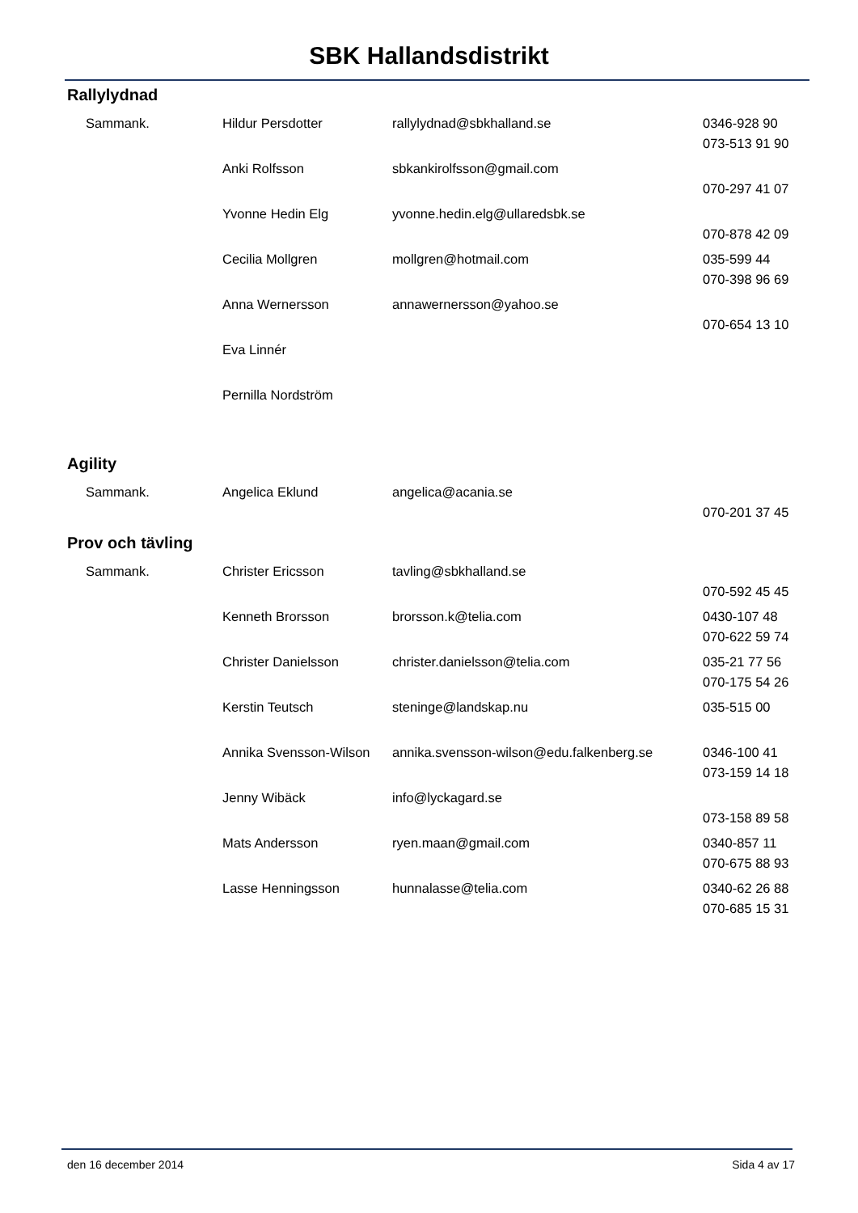SBK Hallandsdistrikt
Rallylydnad
| Sammank. | Hildur Persdotter | rallylydnad@sbkhalland.se | 0346-928 90 073-513 91 90 |
| | Anki Rolfsson | sbkankirolfsson@gmail.com | 070-297 41 07 |
| | Yvonne Hedin Elg | yvonne.hedin.elg@ullaredsbk.se | 070-878 42 09 |
| | Cecilia Mollgren | mollgren@hotmail.com | 035-599 44 070-398 96 69 |
| | Anna Wernersson | annawernersson@yahoo.se | 070-654 13 10 |
| | Eva Linnér | | |
| | Pernilla Nordström | | |
Agility
| Sammank. | Angelica Eklund | angelica@acania.se | 070-201 37 45 |
Prov och tävling
| Sammank. | Christer Ericsson | tavling@sbkhalland.se | 070-592 45 45 |
| | Kenneth Brorsson | brorsson.k@telia.com | 0430-107 48 070-622 59 74 |
| | Christer Danielsson | christer.danielsson@telia.com | 035-21 77 56 070-175 54 26 |
| | Kerstin Teutsch | steninge@landskap.nu | 035-515 00 |
| | Annika Svensson-Wilson | annika.svensson-wilson@edu.falkenberg.se | 0346-100 41 073-159 14 18 |
| | Jenny Wibäck | info@lyckagard.se | 073-158 89 58 |
| | Mats Andersson | ryen.maan@gmail.com | 0340-857 11 070-675 88 93 |
| | Lasse Henningsson | hunnalasse@telia.com | 0340-62 26 88 070-685 15 31 |
den 16 december 2014 Sida 4 av 17